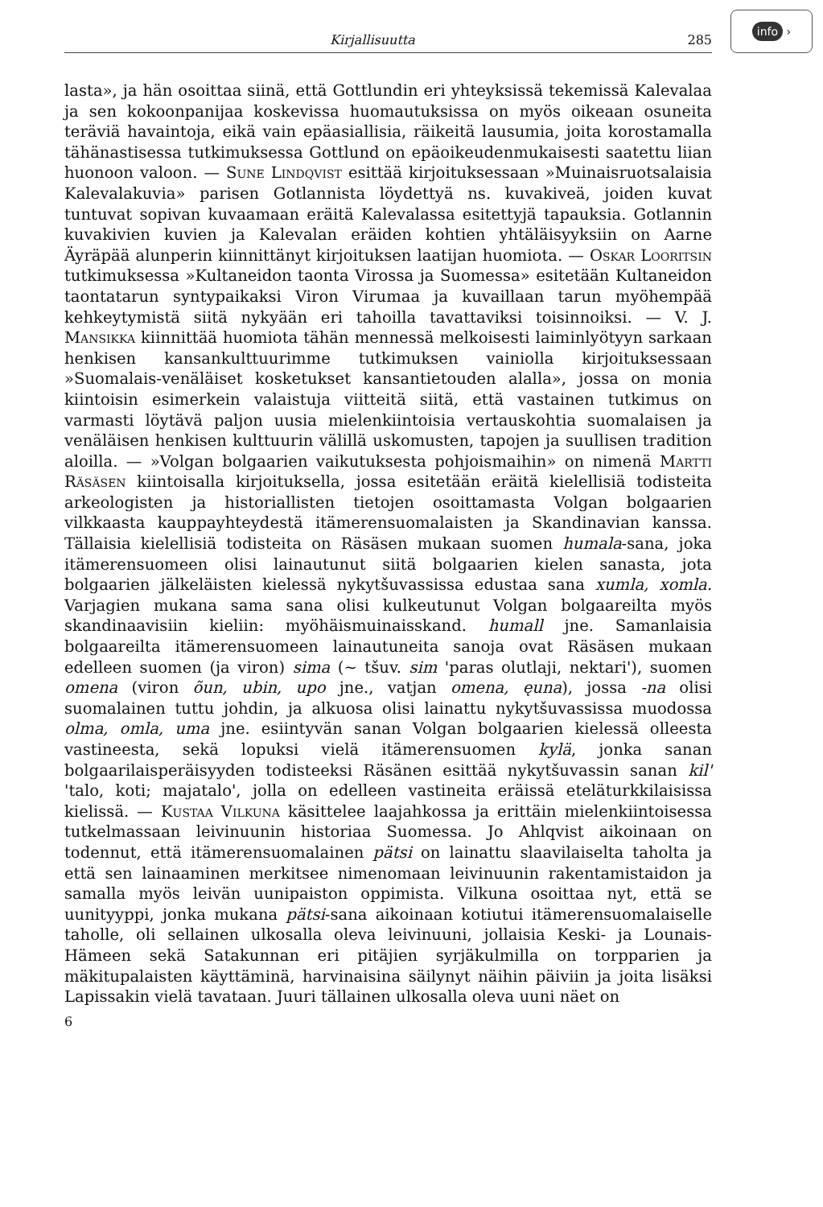info ›
Kirjallisuutta 285
lasta», ja hän osoittaa siinä, että Gottlundin eri yhteyksissä tekemissä Kalevalaa ja sen kokoonpanijaa koskevissa huomautuksissa on myös oikeaan osuneita teräviä havaintoja, eikä vain epäasiallisia, räikeitä lausumia, joita korostamalla tähänastisessa tutkimuksessa Gottlund on epäoikeudenmukaisesti saatettu liian huonoon valoon. — Sune Lindqvist esittää kirjoituksessaan »Muinaisruotsalaisia Kalevalakuvia» parisen Gotlannista löydettyä ns. kuvakiveä, joiden kuvat tuntuvat sopivan kuvaamaan eräitä Kalevalassa esitettyjä tapauksia. Gotlannin kuvakivien kuvien ja Kalevalan eräiden kohtien yhtäläisyyksiin on Aarne Äyräpää alunperin kiinnittänyt kirjoituksen laatijan huomiota. — Oskar Looritsin tutkimuksessa »Kultaneidon taonta Virossa ja Suomessa» esitetään Kultaneidon taontatarun syntypaikaksi Viron Virumaa ja kuvaillaan tarun myöhempää kehkeytymistä siitä nykyään eri tahoilla tavattaviksi toisinnoiksi. — V. J. Mansikka kiinnittää huomiota tähän mennessä melkoisesti laiminlyötyyn sarkaan henkisen kansankulttuurimme tutkimuksen vainiolla kirjoituksessaan »Suomalais-venäläiset kosketukset kansantietouden alalla», jossa on monia kiintoisin esimerkein valaistuja viitteitä siitä, että vastainen tutkimus on varmasti löytävä paljon uusia mielenkiintoisia vertauskohtia suomalaisen ja venäläisen henkisen kulttuurin välillä uskomusten, tapojen ja suullisen tradition aloilla. — »Volgan bolgaarien vaikutuksesta pohjoismaihin» on nimenä Martti Räsäsen kiintoisalla kirjoituksella, jossa esitetään eräitä kielellisiä todisteita arkeologisten ja historiallisten tietojen osoittamasta Volgan bolgaarien vilkkaasta kauppayhteydestä itämerensuomalaisten ja Skandinavian kanssa. Tällaisia kielellisiä todisteita on Räsäsen mukaan suomen humala-sana, joka itämerensuomeen olisi lainautunut siitä bolgaarien kielen sanasta, jota bolgaarien jälkeläisten kielessä nykytšuvassissa edustaa sana xumla, xomla. Varjagien mukana sama sana olisi kulkeutunut Volgan bolgaareilta myös skandinaavisiin kieliin: myöhäismuinaisskand. humall jne. Samanlaisia bolgaareilta itämerensuomeen lainautuneita sanoja ovat Räsäsen mukaan edelleen suomen (ja viron) sima (~ tšuv. sim 'paras olutlaji, nektari'), suomen omena (viron õun, ubin, upo jne., vatjan omena, ęuna), jossa -na olisi suomalainen tuttu johdin, ja alkuosa olisi lainattu nykytšuvassissa muodossa olma, omla, uma jne. esiintyvän sanan Volgan bolgaarien kielessä olleesta vastineesta, sekä lopuksi vielä itämerensuomen kylä, jonka sanan bolgaarilaisperäisyyden todisteeksi Räsänen esittää nykytšuvassin sanan kil' 'talo, koti; majatalo', jolla on edelleen vastineita eräissä eteläturkkilaisissa kielissä. — Kustaa Vilkuna käsittelee laajahkossa ja erittäin mielenkiintoisessa tutkelmassaan leivinuunin historiaa Suomessa. Jo Ahlqvist aikoinaan on todennut, että itämerensuomalainen pätsi on lainattu slaavilaiselta taholta ja että sen lainaaminen merkitsee nimenomaan leivinuunin rakentamistaidon ja samalla myös leivän uunipaiston oppimista. Vilkuna osoittaa nyt, että se uunityyppi, jonka mukana pätsi-sana aikoinaan kotiutui itämerensuomalaiselle taholle, oli sellainen ulkosalla oleva leivinuuni, jollaisia Keski- ja Lounais-Hämeen sekä Satakunnan eri pitäjien syrjäkulmilla on torpparien ja mäkitupalaisten käyttäminä, harvinaisina säilynyt näihin päiviin ja joita lisäksi Lapissakin vielä tavataan. Juuri tällainen ulkosalla oleva uuni näet on
6